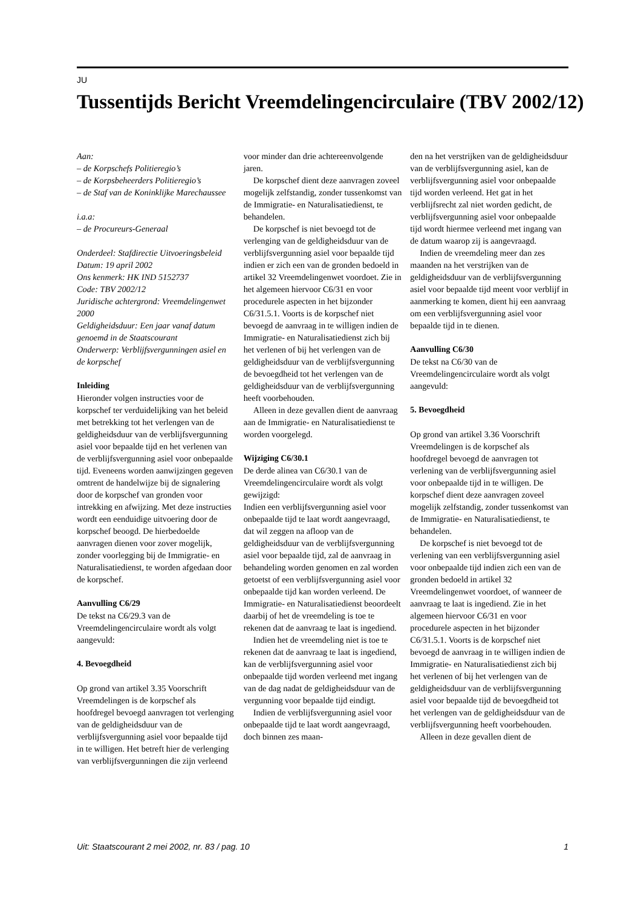JU
Tussentijds Bericht Vreemdelingencirculaire (TBV 2002/12)
Aan:
– de Korpschefs Politieregio’s
– de Korpsbeheerders Politieregio’s
– de Staf van de Koninklijke Marechaussee
i.a.a:
– de Procureurs-Generaal
Onderdeel: Stafdirectie Uitvoeringsbeleid
Datum: 19 april 2002
Ons kenmerk: HK IND 5152737
Code: TBV 2002/12
Juridische achtergrond: Vreemdelingenwet 2000
Geldigheidsduur: Een jaar vanaf datum genoemd in de Staatscourant
Onderwerp: Verblijfsvergunningen asiel en de korpschef
Inleiding
Hieronder volgen instructies voor de korpschef ter verduidelijking van het beleid met betrekking tot het verlengen van de geldigheidsduur van de verblijfsvergunning asiel voor bepaalde tijd en het verlenen van de verblijfsvergunning asiel voor onbepaalde tijd. Eveneens worden aanwijzingen gegeven omtrent de handelwijze bij de signalering door de korpschef van gronden voor intrekking en afwijzing. Met deze instructies wordt een eenduidige uitvoering door de korpschef beoogd. De hierbedoelde aanvragen dienen voor zover mogelijk, zonder voorlegging bij de Immigratie- en Naturalisatiedienst, te worden afgedaan door de korpschef.
Aanvulling C6/29
De tekst na C6/29.3 van de Vreemdelingencirculaire wordt als volgt aangevuld:
4. Bevoegdheid
Op grond van artikel 3.35 Voorschrift Vreemdelingen is de korpschef als hoofdregel bevoegd aanvragen tot verlenging van de geldigheidsduur van de verblijfsvergunning asiel voor bepaalde tijd in te willigen. Het betreft hier de verlenging van verblijfsvergunningen die zijn verleend
voor minder dan drie achtereenvolgende jaren.
De korpschef dient deze aanvragen zoveel mogelijk zelfstandig, zonder tussenkomst van de Immigratie- en Naturalisatiedienst, te behandelen.
De korpschef is niet bevoegd tot de verlenging van de geldigheidsduur van de verblijfsvergunning asiel voor bepaalde tijd indien er zich een van de gronden bedoeld in artikel 32 Vreemdelingenwet voordoet. Zie in het algemeen hiervoor C6/31 en voor procedurele aspecten in het bijzonder C6/31.5.1. Voorts is de korpschef niet bevoegd de aanvraag in te willigen indien de Immigratie- en Naturalisatiedienst zich bij het verlenen of bij het verlengen van de geldigheidsduur van de verblijfsvergunning de bevoegdheid tot het verlengen van de geldigheidsduur van de verblijfsvergunning heeft voorbehouden.
Alleen in deze gevallen dient de aanvraag aan de Immigratie- en Naturalisatiedienst te worden voorgelegd.
Wijziging C6/30.1
De derde alinea van C6/30.1 van de Vreemdelingencirculaire wordt als volgt gewijzigd:
Indien een verblijfsvergunning asiel voor onbepaalde tijd te laat wordt aangevraagd, dat wil zeggen na afloop van de geldigheidsduur van de verblijfsvergunning asiel voor bepaalde tijd, zal de aanvraag in behandeling worden genomen en zal worden getoetst of een verblijfsvergunning asiel voor onbepaalde tijd kan worden verleend. De Immigratie- en Naturalisatiedienst beoordeelt daarbij of het de vreemdeling is toe te rekenen dat de aanvraag te laat is ingediend.
Indien het de vreemdeling niet is toe te rekenen dat de aanvraag te laat is ingediend, kan de verblijfsvergunning asiel voor onbepaalde tijd worden verleend met ingang van de dag nadat de geldigheidsduur van de vergunning voor bepaalde tijd eindigt.
Indien de verblijfsvergunning asiel voor onbepaalde tijd te laat wordt aangevraagd, doch binnen zes maan-
den na het verstrijken van de geldigheidsduur van de verblijfsvergunning asiel, kan de verblijfsvergunning asiel voor onbepaalde tijd worden verleend. Het gat in het verblijfsrecht zal niet worden gedicht, de verblijfsvergunning asiel voor onbepaalde tijd wordt hiermee verleend met ingang van de datum waarop zij is aangevraagd.
Indien de vreemdeling meer dan zes maanden na het verstrijken van de geldigheidsduur van de verblijfsvergunning asiel voor bepaalde tijd meent voor verblijf in aanmerking te komen, dient hij een aanvraag om een verblijfsvergunning asiel voor bepaalde tijd in te dienen.
Aanvulling C6/30
De tekst na C6/30 van de Vreemdelingencirculaire wordt als volgt aangevuld:
5. Bevoegdheid
Op grond van artikel 3.36 Voorschrift Vreemdelingen is de korpschef als hoofdregel bevoegd de aanvragen tot verlening van de verblijfsvergunning asiel voor onbepaalde tijd in te willigen. De korpschef dient deze aanvragen zoveel mogelijk zelfstandig, zonder tussenkomst van de Immigratie- en Naturalisatiedienst, te behandelen.
De korpschef is niet bevoegd tot de verlening van een verblijfsvergunning asiel voor onbepaalde tijd indien zich een van de gronden bedoeld in artikel 32 Vreemdelingenwet voordoet, of wanneer de aanvraag te laat is ingediend. Zie in het algemeen hiervoor C6/31 en voor procedurele aspecten in het bijzonder C6/31.5.1. Voorts is de korpschef niet bevoegd de aanvraag in te willigen indien de Immigratie- en Naturalisatiedienst zich bij het verlenen of bij het verlengen van de geldigheidsduur van de verblijfsvergunning asiel voor bepaalde tijd de bevoegdheid tot het verlengen van de geldigheidsduur van de verblijfsvergunning heeft voorbehouden.
Alleen in deze gevallen dient de
Uit: Staatscourant 2 mei 2002, nr. 83 / pag. 10 1